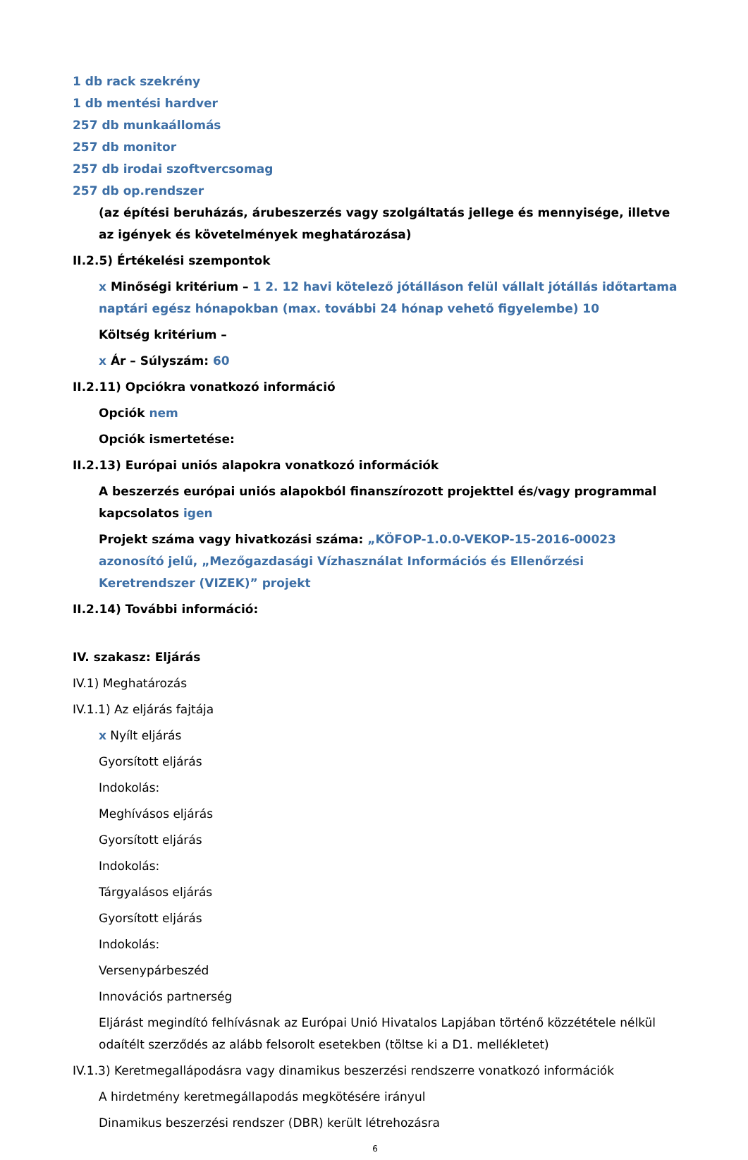1 db rack szekrény
1 db mentési hardver
257 db munkaállomás
257 db monitor
257 db irodai szoftvercsomag
257 db op.rendszer
(az építési beruházás, árubeszerzés vagy szolgáltatás jellege és mennyisége, illetve az igények és követelmények meghatározása)
II.2.5) Értékelési szempontok
x Minőségi kritérium – 1 2. 12 havi kötelező jótálláson felül vállalt jótállás időtartama naptári egész hónapokban (max. további 24 hónap vehető figyelembe) 10
Költség kritérium –
x Ár – Súlyszám: 60
II.2.11) Opciókra vonatkozó információ
Opciók nem
Opciók ismertetése:
II.2.13) Európai uniós alapokra vonatkozó információk
A beszerzés európai uniós alapokból finanszírozott projekttel és/vagy programmal kapcsolatos igen
Projekt száma vagy hivatkozási száma: „KÖFOP-1.0.0-VEKOP-15-2016-00023 azonosító jelű, „Mezőgazdasági Vízhasználat Információs és Ellenőrzési Keretrendszer (VIZEK)” projekt
II.2.14) További információ:
IV. szakasz: Eljárás
IV.1) Meghatározás
IV.1.1) Az eljárás fajtája
x Nyílt eljárás
Gyorsított eljárás
Indokolás:
Meghívásos eljárás
Gyorsított eljárás
Indokolás:
Tárgyalásos eljárás
Gyorsított eljárás
Indokolás:
Versenypárbeszéd
Innovációs partnerség
Eljárást megindító felhívásnak az Európai Unió Hivatalos Lapjában történő közzététele nélkül odaítélt szerződés az alább felsorolt esetekben (töltse ki a D1. mellékletet)
IV.1.3) Keretmegallápodásra vagy dinamikus beszerzési rendszerre vonatkozó információk
A hirdetmény keretmegállapodás megkötésére irányul
Dinamikus beszerzési rendszer (DBR) került létrehozásra
6